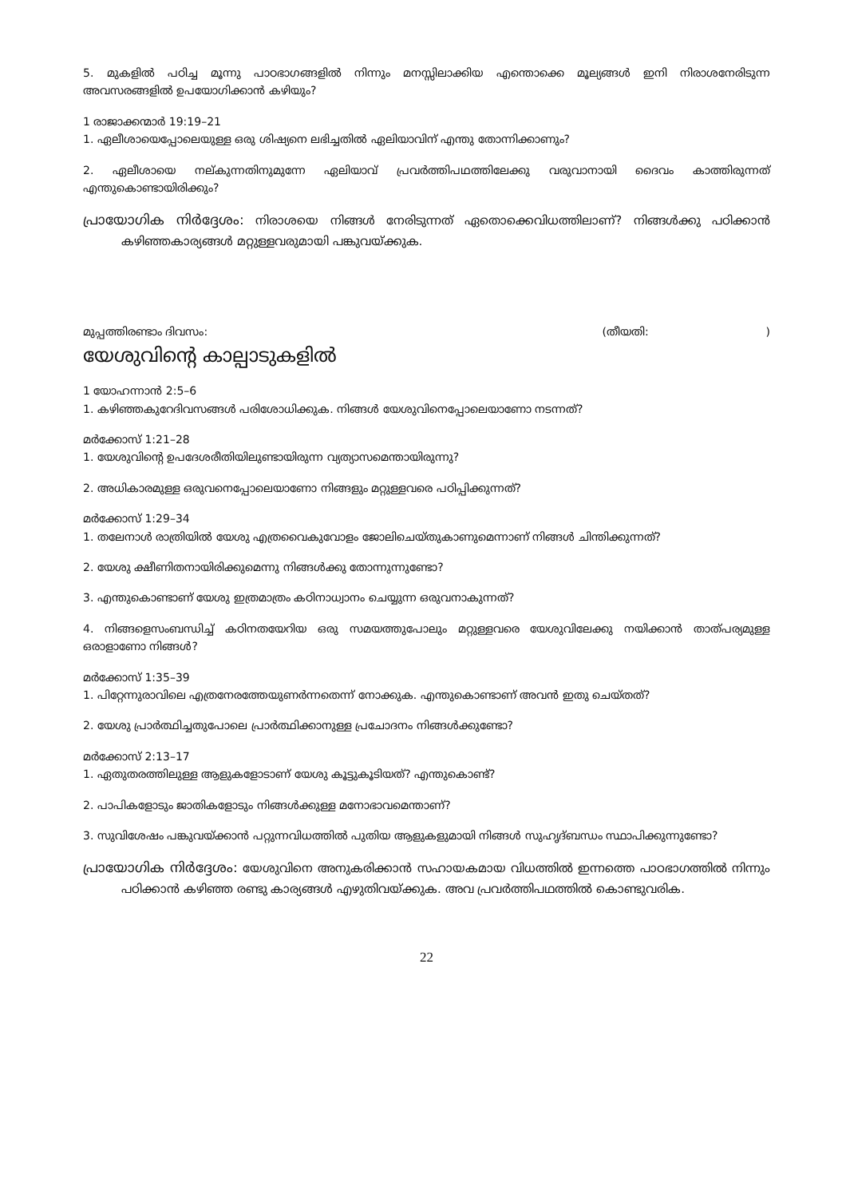5. മുകളിൽ പഠിച്ച മൂന്നു പാഠഭാഗങ്ങളിൽ നിന്നും മനസ്സിലാക്കിയ എന്തൊക്കെ മൂല്യങ്ങൾ ഇനി നിരാശനേരിടുന്ന അവസരങ്ങളിൽ ഉപയോഗിക്കാൻ കഴിയും?
1 രാജാക്കന്മാർ 19:19–21
1. ഏലീശായെപ്പോലെയുള്ള ഒരു ശിഷ്യനെ ലഭിച്ചതിൽ ഏലിയാവിന് എന്തു തോന്നിക്കാണും?
2. ഏലീശായെ നല്കുന്നതിനുമുന്നേ ഏലിയാവ് പ്രവർത്തിപഥത്തിലേക്കു വരുവാനായി ദൈവം കാത്തിരുന്നത് എന്തുകൊണ്ടായിരിക്കും?
പ്രായോഗിക നിർദ്ദേശം: നിരാശയെ നിങ്ങൾ നേരിടുന്നത് ഏതൊക്കെവിധത്തിലാണ്? നിങ്ങൾക്കു പഠിക്കാൻ കഴിഞ്ഞകാര്യങ്ങൾ മറ്റുള്ളവരുമായി പങ്കുവയ്ക്കുക.
മുപ്പത്തിരണ്ടാം ദിവസം: (തീയതി: )
യേശുവിന്റെ കാല്പാടുകളിൽ
1 യോഹന്നാൻ 2:5–6
1. കഴിഞ്ഞകുറേദിവസങ്ങൾ പരിശോധിക്കുക. നിങ്ങൾ യേശുവിനെപ്പോലെയാണോ നടന്നത്?
മർക്കോസ് 1:21–28
1. യേശുവിന്റെ ഉപദേശരീതിയിലുണ്ടായിരുന്ന വ്യത്യാസമെന്തായിരുന്നു?
2. അധികാരമുള്ള ഒരുവനെപ്പോലെയാണോ നിങ്ങളും മറ്റുള്ളവരെ പഠിപ്പിക്കുന്നത്?
മർക്കോസ് 1:29–34
1. തലേനാൾ രാത്രിയിൽ യേശു എത്രവൈകുവോളം ജോലിചെയ്തുകാണുമെന്നാണ് നിങ്ങൾ ചിന്തിക്കുന്നത്?
2. യേശു ക്ഷീണിതനായിരിക്കുമെന്നു നിങ്ങൾക്കു തോന്നുന്നുണ്ടോ?
3. എന്തുകൊണ്ടാണ് യേശു ഇത്രമാത്രം കഠിനാധ്വാനം ചെയ്യുന്ന ഒരുവനാകുന്നത്?
4. നിങ്ങളെസംബന്ധിച്ച് കഠിനതയേറിയ ഒരു സമയത്തുപോലും മറ്റുള്ളവരെ യേശുവിലേക്കു നയിക്കാൻ താത്പര്യമുള്ള ഒരാളാണോ നിങ്ങൾ?
മർക്കോസ് 1:35–39
1. പിറ്റേന്നുരാവിലെ എത്രനേരത്തേയുണർന്നതെന്ന് നോക്കുക. എന്തുകൊണ്ടാണ് അവൻ ഇതു ചെയ്തത്?
2. യേശു പ്രാർത്ഥിച്ചതുപോലെ പ്രാർത്ഥിക്കാനുള്ള പ്രചോദനം നിങ്ങൾക്കുണ്ടോ?
മർക്കോസ് 2:13–17
1. ഏതുതരത്തിലുള്ള ആളുകളോടാണ് യേശു കൂട്ടുകൂടിയത്? എന്തുകൊണ്ട്?
2. പാപികളോടും ജാതികളോടും നിങ്ങൾക്കുള്ള മനോഭാവമെന്താണ്?
3. സുവിശേഷം പങ്കുവയ്ക്കാൻ പറ്റുന്നവിധത്തിൽ പുതിയ ആളുകളുമായി നിങ്ങൾ സുഹൃദ്ബന്ധം സ്ഥാപിക്കുന്നുണ്ടോ?
പ്രായോഗിക നിർദ്ദേശം: യേശുവിനെ അനുകരിക്കാൻ സഹായകമായ വിധത്തിൽ ഇന്നത്തെ പാഠഭാഗത്തിൽ നിന്നും പഠിക്കാൻ കഴിഞ്ഞ രണ്ടു കാര്യങ്ങൾ എഴുതിവയ്ക്കുക. അവ പ്രവർത്തിപഥത്തിൽ കൊണ്ടുവരിക.
22